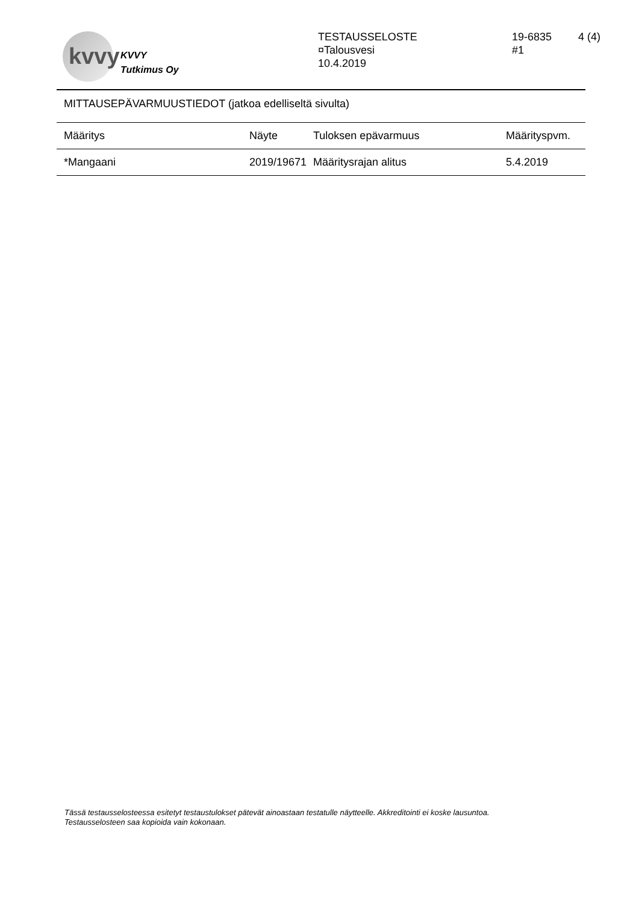kvvy
KVVY
Tutkimus Oy
TESTAUSSELOSTE
¤Talousvesi
10.4.2019
19-6835
#1
4 (4)
MITTAUSEPÄVARMUUSTIEDOT (jatkoa edelliseltä sivulta)
| Määritys | Näyte | Tuloksen epävarmuus | Määrityspvm. |
| --- | --- | --- | --- |
| *Mangaani | 2019/19671 | Määritysrajan alitus | 5.4.2019 |
Tässä testausselosteessa esitetyt testaustulokset pätevät ainoastaan testatulle näytteelle. Akkreditointi ei koske lausuntoa.
Testausselosteen saa kopioida vain kokonaan.